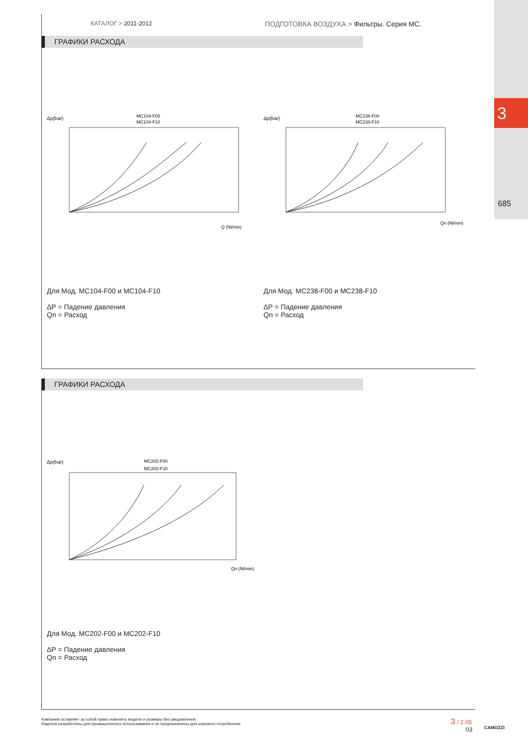3
685
КАТАЛОГ > 2011-2012 ПОДГОТОВКА ВОЗДУХА > Фильтры. Серия MC.
ГРАФИКИ РАСХОДА
Δp(bar)
MC104-F00
MC104-F10
Q (Nl/min)
Для Мод. MC104-F00 и MC104-F10
ΔP = Падение давления
Qn = Расход
Δp(bar)
MC238-F00
MC238-F10
Qn (Nl/min)
Для Мод. MC238-F00 и MC238-F10
ΔP = Падение давления
Qn = Расход
ГРАФИКИ РАСХОДА
Δp(bar)
MC202-F00
MC202-F10
Qn (Nl/min)
Для Мод. MC202-F00 и MC202-F10
ΔP = Падение давления
Qn = Расход
Компания оставляет за собой право изменять модели и размеры без уведомления.
Изделия разработаны для промышленного использования и не предназначены для широкого потребления.
3 / 2.05
03
CAMOZZI